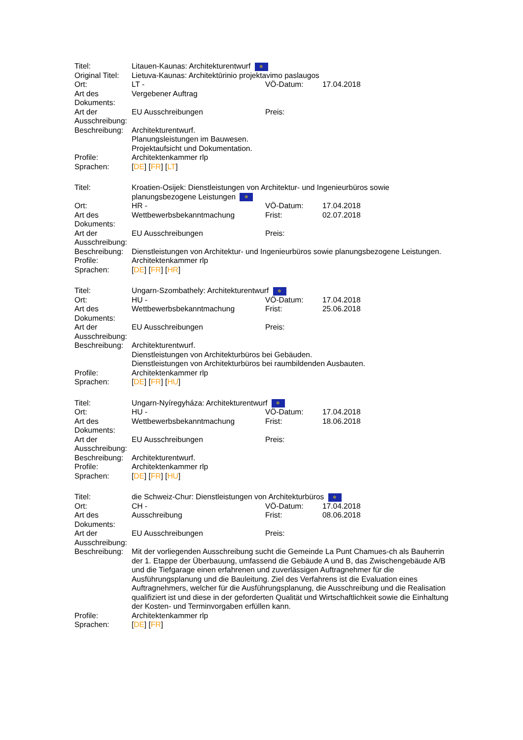| Titel: | Litauen-Kaunas: Architekturentwurf ✲ | | |
| Original Titel: | Lietuva-Kaunas: Architektūrinio projektavimo paslaugos | | |
| Ort: | LT - | VÖ-Datum: | 17.04.2018 |
| Art des Dokuments: | Vergebener Auftrag | | |
| Art der Ausschreibung: | EU Ausschreibungen | Preis: | |
| Beschreibung: | Architekturentwurf. Planungsleistungen im Bauwesen. Projektaufsicht und Dokumentation. | | |
| Profile: | Architektenkammer rlp | | |
| Sprachen: | [ DE ] [ FR ] [ LT ] | | |
| Titel: | Kroatien-Osijek: Dienstleistungen von Architektur- und Ingenieurbüros sowie planungsbezogene Leistungen ✲ | | |
| Ort: | HR - | VÖ-Datum: | 17.04.2018 |
| Art des Dokuments: | Wettbewerbsbekanntmachung | Frist: | 02.07.2018 |
| Art der Ausschreibung: | EU Ausschreibungen | Preis: | |
| Beschreibung: | Dienstleistungen von Architektur- und Ingenieurbüros sowie planungsbezogene Leistungen. | | |
| Profile: | Architektenkammer rlp | | |
| Sprachen: | [ DE ] [ FR ] [ HR ] | | |
| Titel: | Ungarn-Szombathely: Architekturentwurf ✲ | | |
| Ort: | HU - | VÖ-Datum: | 17.04.2018 |
| Art des Dokuments: | Wettbewerbsbekanntmachung | Frist: | 25.06.2018 |
| Art der Ausschreibung: | EU Ausschreibungen | Preis: | |
| Beschreibung: | Architekturentwurf. Dienstleistungen von Architekturbüros bei Gebäuden. Dienstleistungen von Architekturbüros bei raumbildenden Ausbauten. | | |
| Profile: | Architektenkammer rlp | | |
| Sprachen: | [ DE ] [ FR ] [ HU ] | | |
| Titel: | Ungarn-Nyíregyháza: Architekturentwurf ✲ | | |
| Ort: | HU - | VÖ-Datum: | 17.04.2018 |
| Art des Dokuments: | Wettbewerbsbekanntmachung | Frist: | 18.06.2018 |
| Art der Ausschreibung: | EU Ausschreibungen | Preis: | |
| Beschreibung: | Architekturentwurf. | | |
| Profile: | Architektenkammer rlp | | |
| Sprachen: | [ DE ] [ FR ] [ HU ] | | |
| Titel: | die Schweiz-Chur: Dienstleistungen von Architekturbüros ✲ | | |
| Ort: | CH - | VÖ-Datum: | 17.04.2018 |
| Art des Dokuments: | Ausschreibung | Frist: | 08.06.2018 |
| Art der Ausschreibung: | EU Ausschreibungen | Preis: | |
| Beschreibung: | Mit der vorliegenden Ausschreibung sucht die Gemeinde La Punt Chamues-ch als Bauherrin der 1. Etappe der Überbauung, umfassend die Gebäude A und B, das Zwischengebäude A/B und die Tiefgarage einen erfahrenen und zuverlässigen Auftragnehmer für die Ausführungsplanung und die Bauleitung. Ziel des Verfahrens ist die Evaluation eines Auftragnehmers, welcher für die Ausführungsplanung, die Ausschreibung und die Realisation qualifiziert ist und diese in der geforderten Qualität und Wirtschaftlichkeit sowie die Einhaltung der Kosten- und Terminvorgaben erfüllen kann. | | |
| Profile: | Architektenkammer rlp | | |
| Sprachen: | [ DE ] [ FR ] | | |